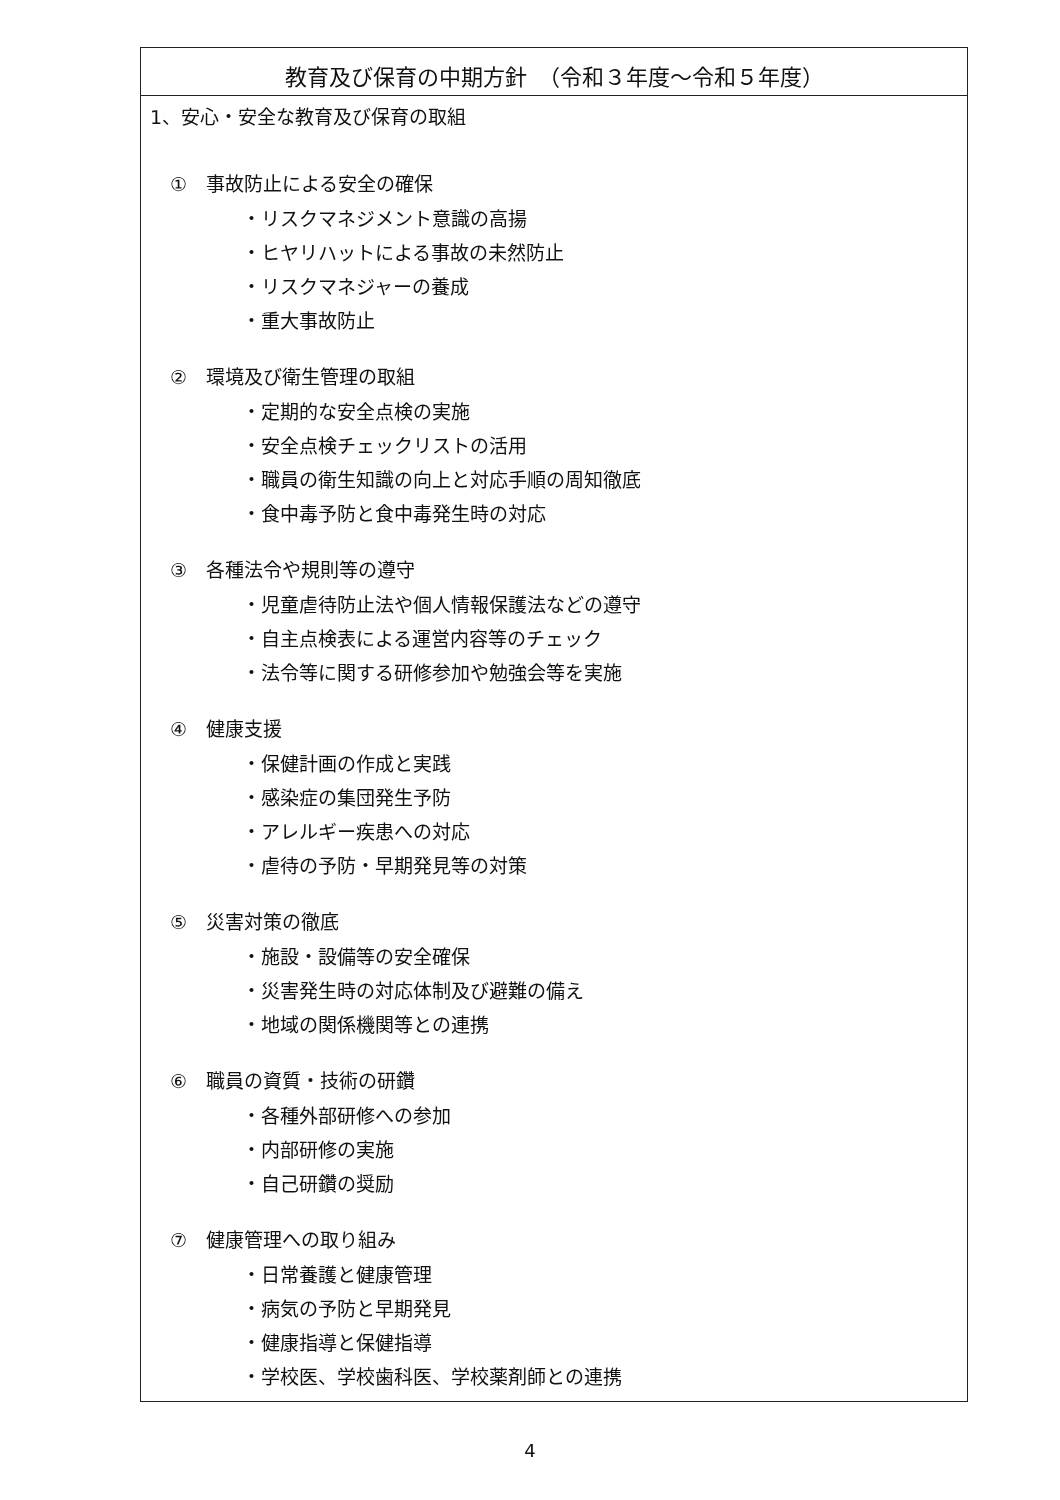教育及び保育の中期方針　（令和３年度～令和５年度）
1、安心・安全な教育及び保育の取組
①　事故防止による安全の確保
・リスクマネジメント意識の高揚
・ヒヤリハットによる事故の未然防止
・リスクマネジャーの養成
・重大事故防止
②　環境及び衛生管理の取組
・定期的な安全点検の実施
・安全点検チェックリストの活用
・職員の衛生知識の向上と対応手順の周知徹底
・食中毒予防と食中毒発生時の対応
③　各種法令や規則等の遵守
・児童虐待防止法や個人情報保護法などの遵守
・自主点検表による運営内容等のチェック
・法令等に関する研修参加や勉強会等を実施
④　健康支援
・保健計画の作成と実践
・感染症の集団発生予防
・アレルギー疾患への対応
・虐待の予防・早期発見等の対策
⑤　災害対策の徹底
・施設・設備等の安全確保
・災害発生時の対応体制及び避難の備え
・地域の関係機関等との連携
⑥　職員の資質・技術の研鑽
・各種外部研修への参加
・内部研修の実施
・自己研鑽の奨励
⑦　健康管理への取り組み
・日常養護と健康管理
・病気の予防と早期発見
・健康指導と保健指導
・学校医、学校歯科医、学校薬剤師との連携
4